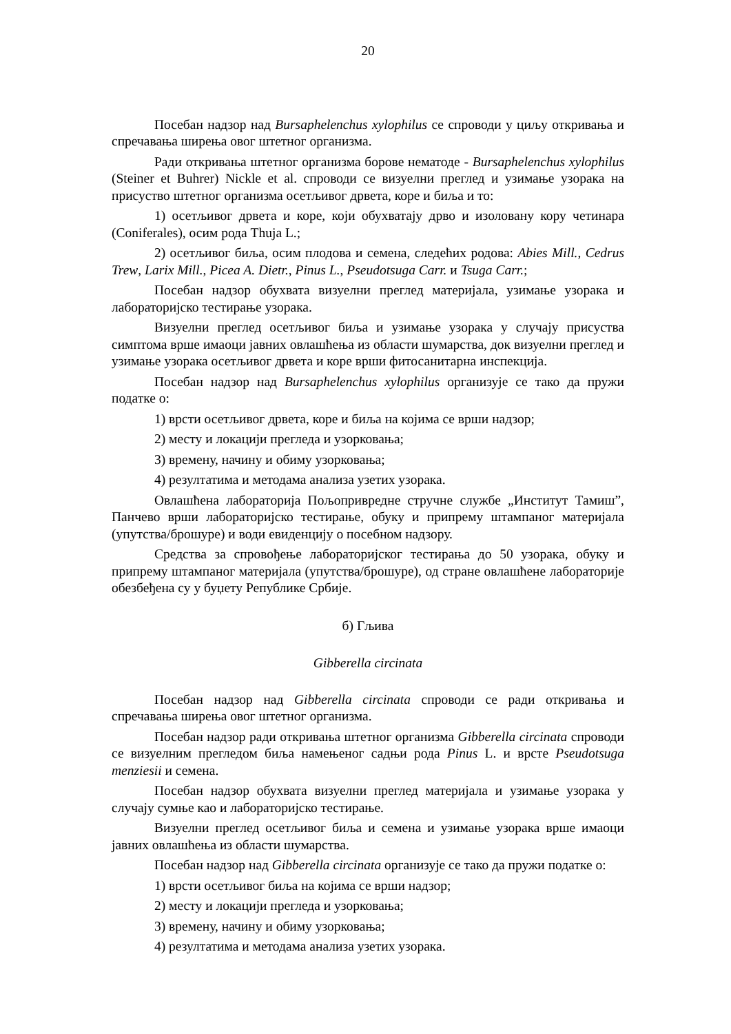20
Посебан надзор над Bursaphelenchus xylophilus се спроводи у циљу откривања и спречавања ширења овог штетног организма.
Ради откривања штетног организма борове нематоде - Bursaphelenchus xylophilus (Steiner et Buhrer) Nickle et al. спроводи се визуелни преглед и узимање узорака на присуство штетног организма осетљивог дрвета, коре и биља и то:
1) осетљивог дрвета и коре, који обухватају дрво и изоловану кору четинара (Coniferales), осим рода Thuja L.;
2) осетљивог биља, осим плодова и семена, следећих родова: Abies Mill., Cedrus Trew, Larix Mill., Picea A. Dietr., Pinus L., Pseudotsuga Carr. и Tsuga Carr.;
Посебан надзор обухвата визуелни преглед материјала, узимање узорака и лабораторијско тестирање узорака.
Визуелни преглед осетљивог биља и узимање узорака у случају присуства симптома врше имаоци јавних овлашћења из области шумарства, док визуелни преглед и узимање узорака осетљивог дрвета и коре врши фитосанитарна инспекција.
Посебан надзор над Bursaphelenchus xylophilus организује се тако да пружи податке о:
1) врсти осетљивог дрвета, коре и биља на којима се врши надзор;
2) месту и локацији прегледа и узорковања;
3) времену, начину и обиму узорковања;
4) резултатима и методама анализа узетих узорака.
Овлашћена лабораторија Пољопривредне стручне службе „Институт Тамиш”, Панчево врши лабораторијско тестирање, обуку и припрему штампаног материјала (упутства/брошуре) и води евиденцију о посебном надзору.
Средства за спровођење лабораторијског тестирања до 50 узорака, обуку и припрему штампаног материјала (упутства/брошуре), од стране овлашћене лабораторије обезбеђена су у буџету Републике Србије.
б) Гљива
Gibberella circinata
Посебан надзор над Gibberella circinata спроводи се ради откривања и спречавања ширења овог штетног организма.
Посебан надзор ради откривања штетног организма Gibberella circinata спроводи се визуелним прегледом биља намењеног садњи рода Pinus L. и врсте Pseudotsuga menziesii и семена.
Посебан надзор обухвата визуелни преглед материјала и узимање узорака у случају сумње као и лабораторијско тестирање.
Визуелни преглед осетљивог биља и семена и узимање узорака врше имаоци јавних овлашћења из области шумарства.
Посебан надзор над Gibberella circinata организује се тако да пружи податке о:
1) врсти осетљивог биља на којима се врши надзор;
2) месту и локацији прегледа и узорковања;
3) времену, начину и обиму узорковања;
4) резултатима и методама анализа узетих узорака.